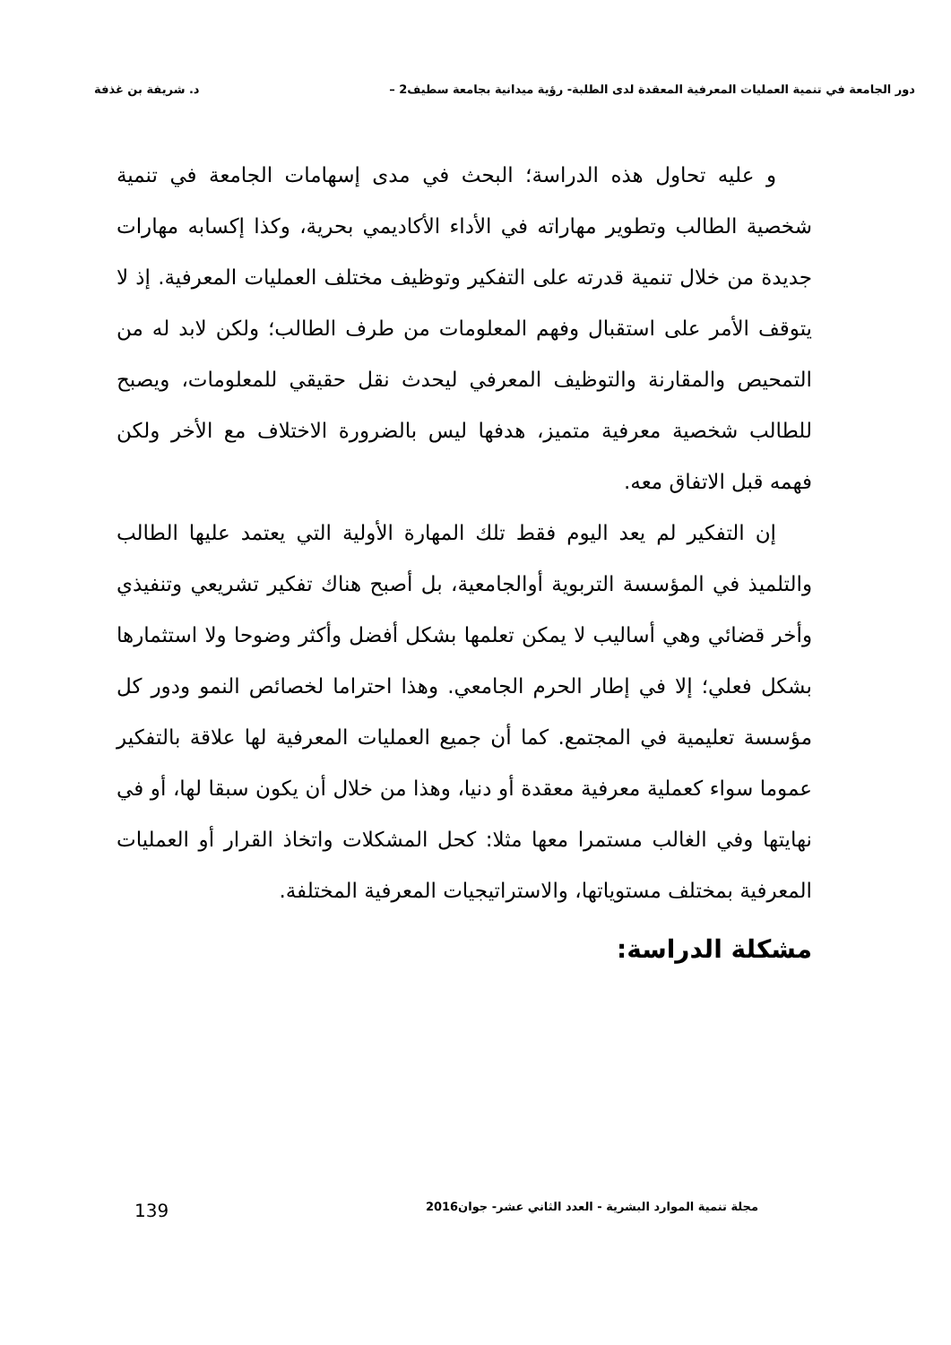دور الجامعة في تنمية العمليات المعرفية المعقدة لدى الطلبة- رؤية ميدانية بجامعة سطيف2 – د. شريفة بن غذفة
و عليه تحاول هذه الدراسة؛ البحث في مدى إسهامات الجامعة في تنمية شخصية الطالب وتطوير مهاراته في الأداء الأكاديمي بحرية، وكذا إكسابه مهارات جديدة من خلال تنمية قدرته على التفكير وتوظيف مختلف العمليات المعرفية. إذ لا يتوقف الأمر على استقبال وفهم المعلومات من طرف الطالب؛ ولكن لابد له من التمحيص والمقارنة والتوظيف المعرفي ليحدث نقل حقيقي للمعلومات، ويصبح للطالب شخصية معرفية متميز، هدفها ليس بالضرورة الاختلاف مع الأخر ولكن فهمه قبل الاتفاق معه.
إن التفكير لم يعد اليوم فقط تلك المهارة الأولية التي يعتمد عليها الطالب والتلميذ في المؤسسة التربوية أوالجامعية، بل أصبح هناك تفكير تشريعي وتنفيذي وأخر قضائي وهي أساليب لا يمكن تعلمها بشكل أفضل وأكثر وضوحا ولا استثمارها بشكل فعلي؛ إلا في إطار الحرم الجامعي. وهذا احتراما لخصائص النمو ودور كل مؤسسة تعليمية في المجتمع. كما أن جميع العمليات المعرفية لها علاقة بالتفكير عموما سواء كعملية معرفية معقدة أو دنيا، وهذا من خلال أن يكون سبقا لها، أو في نهايتها وفي الغالب مستمرا معها مثلا: كحل المشكلات واتخاذ القرار أو العمليات المعرفية بمختلف مستوياتها، والاستراتيجيات المعرفية المختلفة.
مشكلة الدراسة:
مجلة تنمية الموارد البشرية - العدد الثاني عشر- جوان2016 139